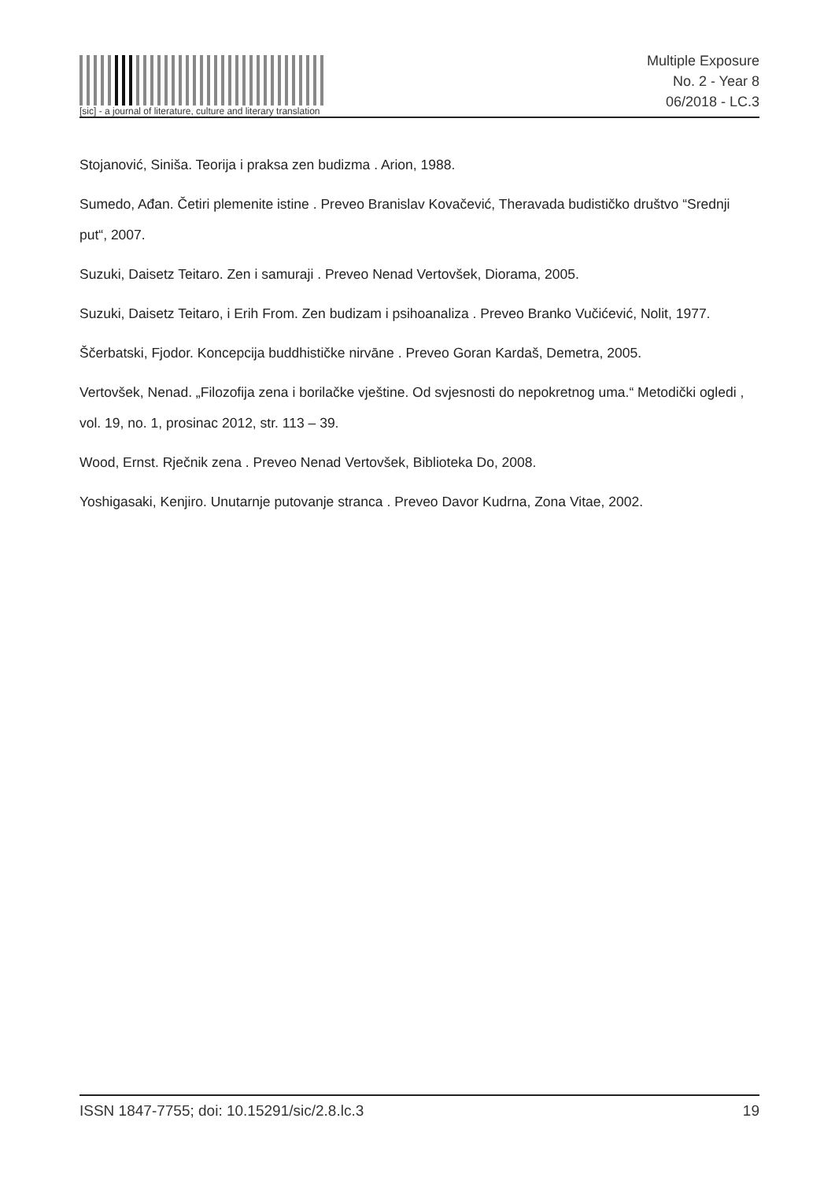[sic] - a journal of literature, culture and literary translation
Multiple Exposure
No. 2 - Year 8
06/2018 - LC.3
Stojanović, Siniša. Teorija i praksa zen budizma . Arion, 1988.
Sumedo, Ađan. Četiri plemenite istine . Preveo Branislav Kovačević, Theravada budističko društvo “Srednji put“, 2007.
Suzuki, Daisetz Teitaro. Zen i samuraji . Preveo Nenad Vertovšek, Diorama, 2005.
Suzuki, Daisetz Teitaro, i Erih From. Zen budizam i psihoanaliza . Preveo Branko Vučićević, Nolit, 1977.
Ščerbatski, Fjodor. Koncepcija buddhističke nirvāne . Preveo Goran Kardaš, Demetra, 2005.
Vertovšek, Nenad. „Filozofija zena i borilačke vještine. Od svjesnosti do nepokretnog uma.“ Metodički ogledi , vol. 19, no. 1, prosinac 2012, str. 113 – 39.
Wood, Ernst. Rječnik zena . Preveo Nenad Vertovšek, Biblioteka Do, 2008.
Yoshigasaki, Kenjiro. Unutarnje putovanje stranca . Preveo Davor Kudrna, Zona Vitae, 2002.
ISSN 1847-7755; doi: 10.15291/sic/2.8.lc.3 19